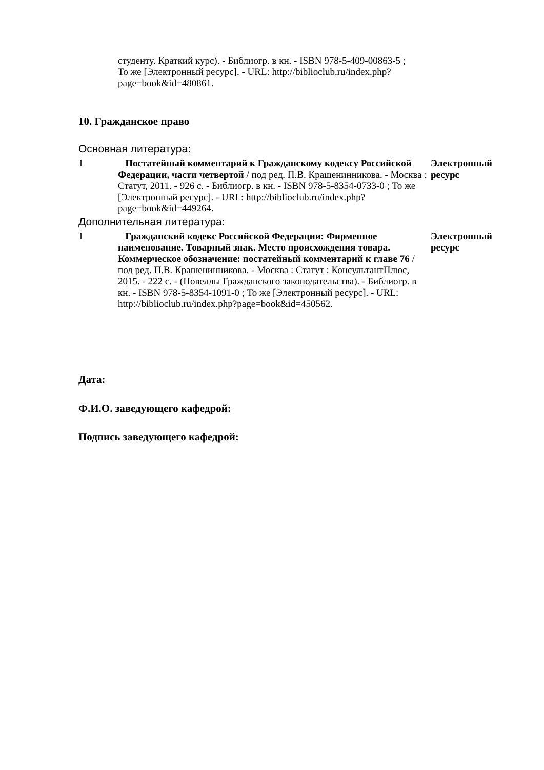студенту. Краткий курс). - Библиогр. в кн. - ISBN 978-5-409-00863-5 ; То же [Электронный ресурс]. - URL: http://biblioclub.ru/index.php?page=book&id=480861.
10. Гражданское право
Основная литература:
| 1 | Постатейный комментарий к Гражданскому кодексу Российской Федерации, части четвертой / под ред. П.В. Крашенинникова. - Москва : Статут, 2011. - 926 с. - Библиогр. в кн. - ISBN 978-5-8354-0733-0 ; То же [Электронный ресурс]. - URL: http://biblioclub.ru/index.php?page=book&id=449264. | Электронный ресурс |
Дополнительная литература:
| 1 | Гражданский кодекс Российской Федерации: Фирменное наименование. Товарный знак. Место происхождения товара. Коммерческое обозначение: постатейный комментарий к главе 76 / под ред. П.В. Крашенинникова. - Москва : Статут : КонсультантПлюс, 2015. - 222 с. - (Новеллы Гражданского законодательства). - Библиогр. в кн. - ISBN 978-5-8354-1091-0 ; То же [Электронный ресурс]. - URL: http://biblioclub.ru/index.php?page=book&id=450562. | Электронный ресурс |
Дата:
Ф.И.О. заведующего кафедрой:
Подпись заведующего кафедрой: